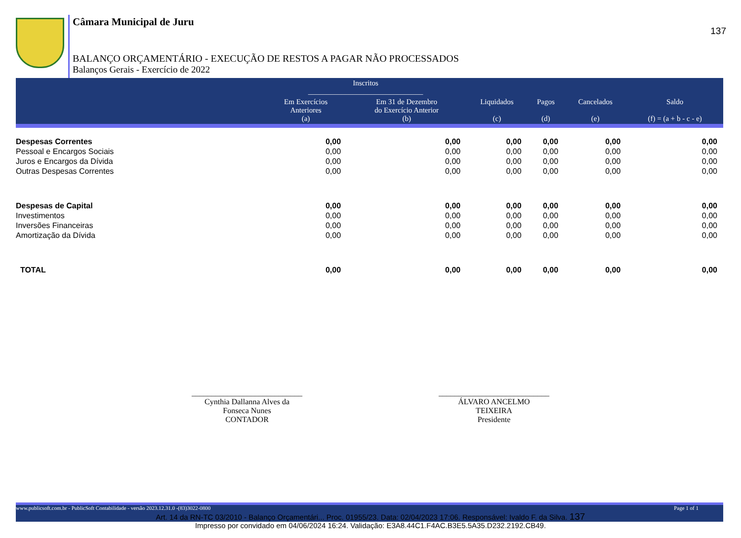137
Câmara Municipal de Juru
BALANÇO ORÇAMENTÁRIO - EXECUÇÃO DE RESTOS A PAGAR NÃO PROCESSADOS
Balanços Gerais - Exercício de 2022
| | Inscritos _______________________________ | | | | | |
| --- | --- | --- | --- | --- | --- | --- |
| | Em Exercícios Anteriores (a) | Em 31 de Dezembro do Exercício Anterior (b) | Liquidados (c) | Pagos (d) | Cancelados (e) | Saldo (f) = (a + b - c - e) |
| Despesas Correntes | 0,00 | 0,00 | 0,00 | 0,00 | 0,00 | 0,00 |
| Pessoal e Encargos Sociais | 0,00 | 0,00 | 0,00 | 0,00 | 0,00 | 0,00 |
| Juros e Encargos da Dívida | 0,00 | 0,00 | 0,00 | 0,00 | 0,00 | 0,00 |
| Outras Despesas Correntes | 0,00 | 0,00 | 0,00 | 0,00 | 0,00 | 0,00 |
| Despesas de Capital | 0,00 | 0,00 | 0,00 | 0,00 | 0,00 | 0,00 |
| Investimentos | 0,00 | 0,00 | 0,00 | 0,00 | 0,00 | 0,00 |
| Inversões Financeiras | 0,00 | 0,00 | 0,00 | 0,00 | 0,00 | 0,00 |
| Amortização da Dívida | 0,00 | 0,00 | 0,00 | 0,00 | 0,00 | 0,00 |
| TOTAL | 0,00 | 0,00 | 0,00 | 0,00 | 0,00 | 0,00 |
____________________________
Cynthia Dallanna Alves da
Fonseca Nunes
CONTADOR
____________________________
ÁLVARO ANCELMO
TEIXEIRA
Presidente
www.publicsoft.com.br - PublicSoft Contabilidade - versão 2023.12.31.0 -(83)3022-0800 Page 1 of 1
Art. 14 da RN-TC 03/2010 - Balanço Orçamentári... Proc. 01955/23. Data: 02/04/2023 17:06. Responsável: Ivaldo F. da Silva. 137
Impresso por convidado em 04/06/2024 16:24. Validação: E3A8.44C1.F4AC.B3E5.5A35.D232.2192.CB49.